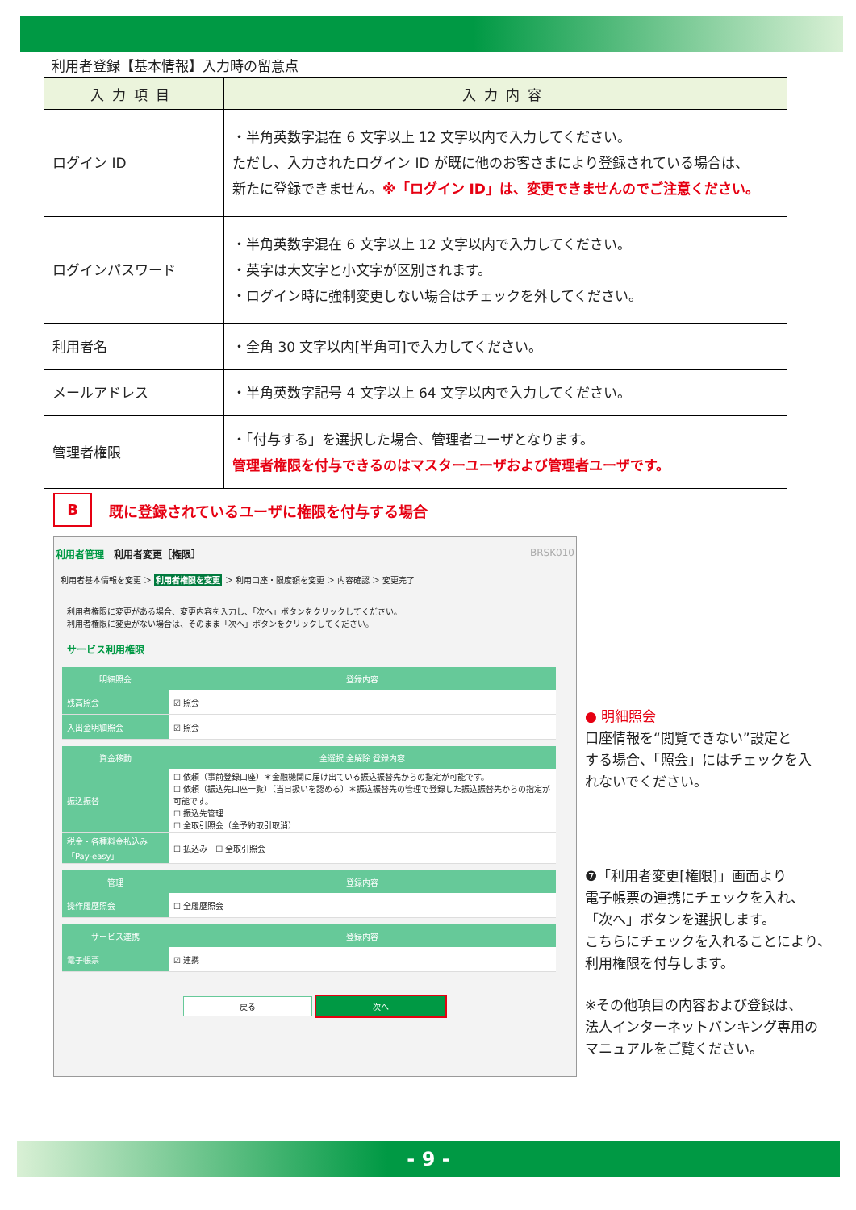利用者登録【基本情報】入力時の留意点
| 入力項目 | 入力内容 |
| --- | --- |
| ログイン ID | ・半角英数字混在 6 文字以上 12 文字以内で入力してください。 ただし、入力されたログイン ID が既に他のお客さまにより登録されている場合は、 新たに登録できません。 ※「ログイン ID」は、変更できませんのでご注意ください。 |
| ログインパスワード | ・半角英数字混在 6 文字以上 12 文字以内で入力してください。 ・英字は大文字と小文字が区別されます。 ・ログイン時に強制変更しない場合はチェックを外してください。 |
| 利用者名 | ・全角 30 文字以内[半角可]で入力してください。 |
| メールアドレス | ・半角英数字記号 4 文字以上 64 文字以内で入力してください。 |
| 管理者権限 | ・「付与する」を選択した場合、管理者ユーザとなります。 管理者権限を付与できるのはマスターユーザおよび管理者ユーザです。 |
B
既に登録されているユーザに権限を付与する場合
利用者管理　利用者変更［権限］ BRSK010
利用者基本情報を変更 ＞ 利用者権限を変更 ＞ 利用口座・限度額を変更 ＞ 内容確認 ＞ 変更完了
利用者権限に変更がある場合、変更内容を入力し、「次へ」ボタンをクリックしてください。
利用者権限に変更がない場合は、そのまま「次へ」ボタンをクリックしてください。
サービス利用権限
| 明細照会 | 登録内容 |
| --- | --- |
| 残高照会 | ☑ 照会 |
| 入出金明細照会 | ☑ 照会 |
| 資金移動 | 全選択 全解除 登録内容 |
| --- | --- |
| 振込振替 | ☐ 依頼（事前登録口座）＊金融機関に届け出ている振込振替先からの指定が可能です。 ☐ 依頼（振込先口座一覧）（当日扱いを認める）＊振込振替先の管理で登録した振込振替先からの指定が可能です。 ☐ 振込先管理 ☐ 全取引照会（全予約取引取消） |
| 税金・各種料金払込み「Pay-easy」 | ☐ 払込み ☐ 全取引照会 |
| 管理 | 登録内容 |
| --- | --- |
| 操作履歴照会 | ☐ 全履歴照会 |
| サービス連携 | 登録内容 |
| --- | --- |
| 電子帳票 | ☑ 連携 |
戻る 次へ
● 明細照会
口座情報を“閲覧できない”設定と
する場合、「照会」にはチェックを入
れないでください。
❼「利用者変更[権限]」画面より
電子帳票の連携にチェックを入れ、
「次へ」ボタンを選択します。
こちらにチェックを入れることにより、
利用権限を付与します。
※その他項目の内容および登録は、
法人インターネットバンキング専用の
マニュアルをご覧ください。
- 9 -